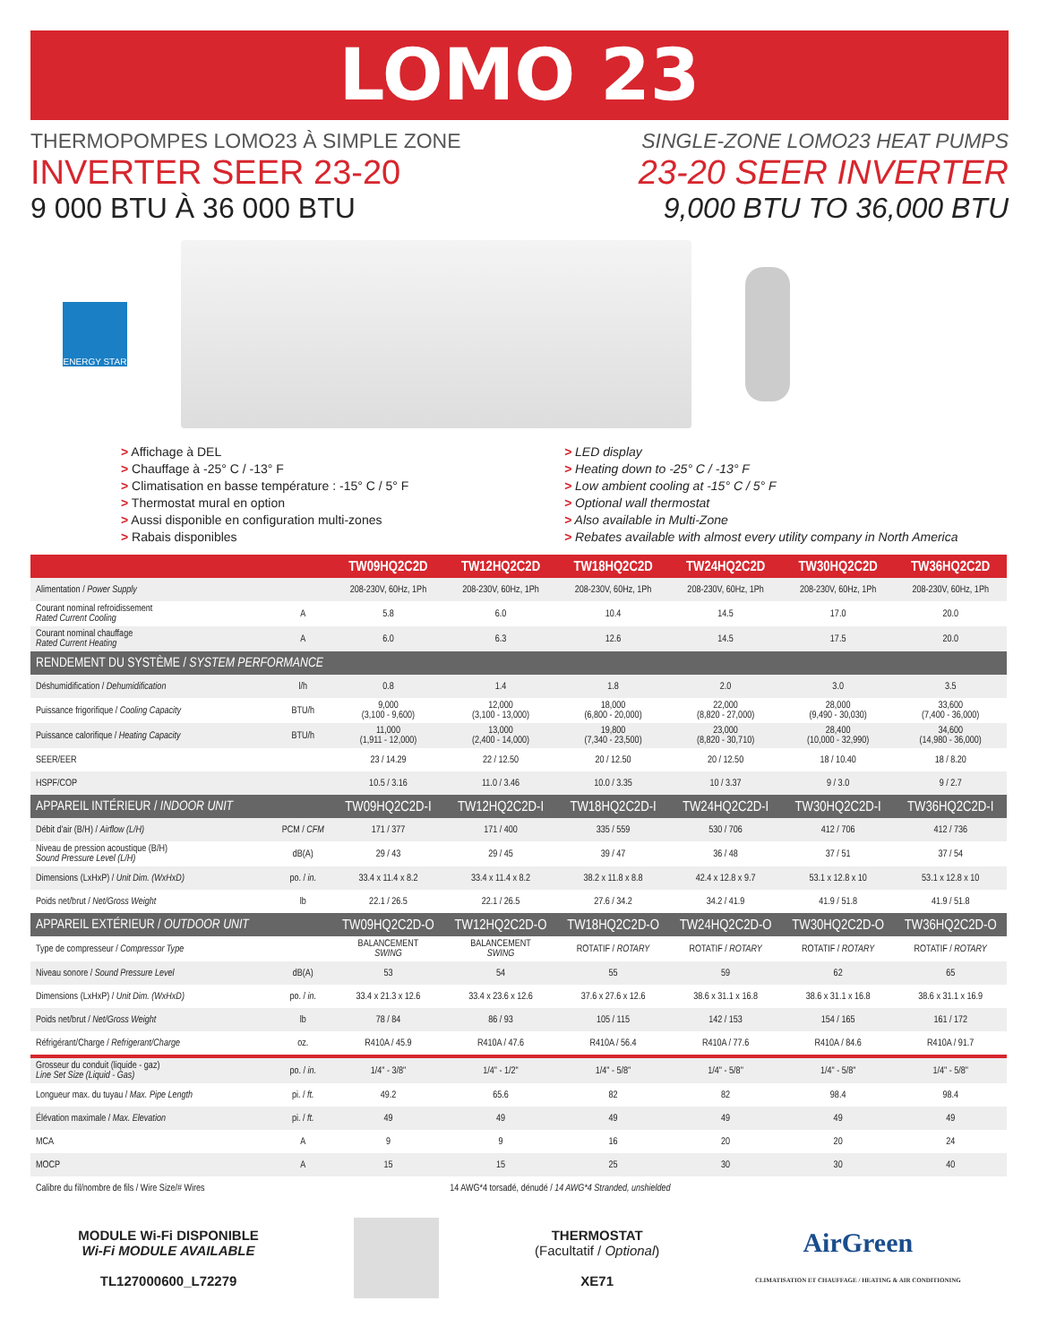LOMO 23
THERMOPOMPES LOMO23 À SIMPLE ZONE
INVERTER SEER 23-20
9 000 BTU À 36 000 BTU
SINGLE-ZONE LOMO23 HEAT PUMPS
23-20 SEER INVERTER
9,000 BTU TO 36,000 BTU
ENERGY STAR
> Affichage à DEL
> Chauffage à -25° C / -13° F
> Climatisation en basse température : -15° C / 5° F
> Thermostat mural en option
> Aussi disponible en configuration multi-zones
> Rabais disponibles
> LED display
> Heating down to -25° C / -13° F
> Low ambient cooling at -15° C / 5° F
> Optional wall thermostat
> Also available in Multi-Zone
> Rebates available with almost every utility company in North America
| | | TW09HQ2C2D | TW12HQ2C2D | TW18HQ2C2D | TW24HQ2C2D | TW30HQ2C2D | TW36HQ2C2D |
| --- | --- | --- | --- | --- | --- | --- | --- |
| Alimentation / Power Supply | | 208-230V, 60Hz, 1Ph | 208-230V, 60Hz, 1Ph | 208-230V, 60Hz, 1Ph | 208-230V, 60Hz, 1Ph | 208-230V, 60Hz, 1Ph | 208-230V, 60Hz, 1Ph |
| Courant nominal refroidissement Rated Current Cooling | A | 5.8 | 6.0 | 10.4 | 14.5 | 17.0 | 20.0 |
| Courant nominal chauffage Rated Current Heating | A | 6.0 | 6.3 | 12.6 | 14.5 | 17.5 | 20.0 |
| RENDEMENT DU SYSTÈME / SYSTEM PERFORMANCE | | | | | | | |
| Déshumidification / Dehumidification | l/h | 0.8 | 1.4 | 1.8 | 2.0 | 3.0 | 3.5 |
| Puissance frigorifique / Cooling Capacity | BTU/h | 9,000 (3,100 - 9,600) | 12,000 (3,100 - 13,000) | 18,000 (6,800 - 20,000) | 22,000 (8,820 - 27,000) | 28,000 (9,490 - 30,030) | 33,600 (7,400 - 36,000) |
| Puissance calorifique / Heating Capacity | BTU/h | 11,000 (1,911 - 12,000) | 13,000 (2,400 - 14,000) | 19,800 (7,340 - 23,500) | 23,000 (8,820 - 30,710) | 28,400 (10,000 - 32,990) | 34,600 (14,980 - 36,000) |
| SEER/EER | | 23 / 14.29 | 22 / 12.50 | 20 / 12.50 | 20 / 12.50 | 18 / 10.40 | 18 / 8.20 |
| HSPF/COP | | 10.5 / 3.16 | 11.0 / 3.46 | 10.0 / 3.35 | 10 / 3.37 | 9 / 3.0 | 9 / 2.7 |
| APPAREIL INTÉRIEUR / INDOOR UNIT | | TW09HQ2C2D-I | TW12HQ2C2D-I | TW18HQ2C2D-I | TW24HQ2C2D-I | TW30HQ2C2D-I | TW36HQ2C2D-I |
| Débit d'air (B/H) / Airflow (L/H) | PCM / CFM | 171 / 377 | 171 / 400 | 335 / 559 | 530 / 706 | 412 / 706 | 412 / 736 |
| Niveau de pression acoustique (B/H) Sound Pressure Level (L/H) | dB(A) | 29 / 43 | 29 / 45 | 39 / 47 | 36 / 48 | 37 / 51 | 37 / 54 |
| Dimensions (LxHxP) / Unit Dim. (WxHxD) | po. / in. | 33.4 x 11.4 x 8.2 | 33.4 x 11.4 x 8.2 | 38.2 x 11.8 x 8.8 | 42.4 x 12.8 x 9.7 | 53.1 x 12.8 x 10 | 53.1 x 12.8 x 10 |
| Poids net/brut / Net/Gross Weight | lb | 22.1 / 26.5 | 22.1 / 26.5 | 27.6 / 34.2 | 34.2 / 41.9 | 41.9 / 51.8 | 41.9 / 51.8 |
| APPAREIL EXTÉRIEUR / OUTDOOR UNIT | | TW09HQ2C2D-O | TW12HQ2C2D-O | TW18HQ2C2D-O | TW24HQ2C2D-O | TW30HQ2C2D-O | TW36HQ2C2D-O |
| Type de compresseur / Compressor Type | | BALANCEMENT SWING | BALANCEMENT SWING | ROTATIF / ROTARY | ROTATIF / ROTARY | ROTATIF / ROTARY | ROTATIF / ROTARY |
| Niveau sonore / Sound Pressure Level | dB(A) | 53 | 54 | 55 | 59 | 62 | 65 |
| Dimensions (LxHxP) / Unit Dim. (WxHxD) | po. / in. | 33.4 x 21.3 x 12.6 | 33.4 x 23.6 x 12.6 | 37.6 x 27.6 x 12.6 | 38.6 x 31.1 x 16.8 | 38.6 x 31.1 x 16.8 | 38.6 x 31.1 x 16.9 |
| Poids net/brut / Net/Gross Weight | lb | 78 / 84 | 86 / 93 | 105 / 115 | 142 / 153 | 154 / 165 | 161 / 172 |
| Réfrigérant/Charge / Refrigerant/Charge | oz. | R410A / 45.9 | R410A / 47.6 | R410A / 56.4 | R410A / 77.6 | R410A / 84.6 | R410A / 91.7 |
| Grosseur du conduit (liquide - gaz) Line Set Size (Liquid - Gas) | po. / in. | 1/4" - 3/8" | 1/4" - 1/2" | 1/4" - 5/8" | 1/4" - 5/8" | 1/4" - 5/8" | 1/4" - 5/8" |
| Longueur max. du tuyau / Max. Pipe Length | pi. / ft. | 49.2 | 65.6 | 82 | 82 | 98.4 | 98.4 |
| Élévation maximale / Max. Elevation | pi. / ft. | 49 | 49 | 49 | 49 | 49 | 49 |
| MCA | A | 9 | 9 | 16 | 20 | 20 | 24 |
| MOCP | A | 15 | 15 | 25 | 30 | 30 | 40 |
| Calibre du fil/nombre de fils / Wire Size/# Wires | | | 14 AWG*4 torsadé, dénudé / 14 AWG*4 Stranded, unshielded | | | | |
MODULE Wi-Fi DISPONIBLE
Wi-Fi MODULE AVAILABLE
TL127000600_L72279
THERMOSTAT
(Facultatif / Optional)
XE71
AirGreen
CLIMATISATION ET CHAUFFAGE / HEATING & AIR CONDITIONING